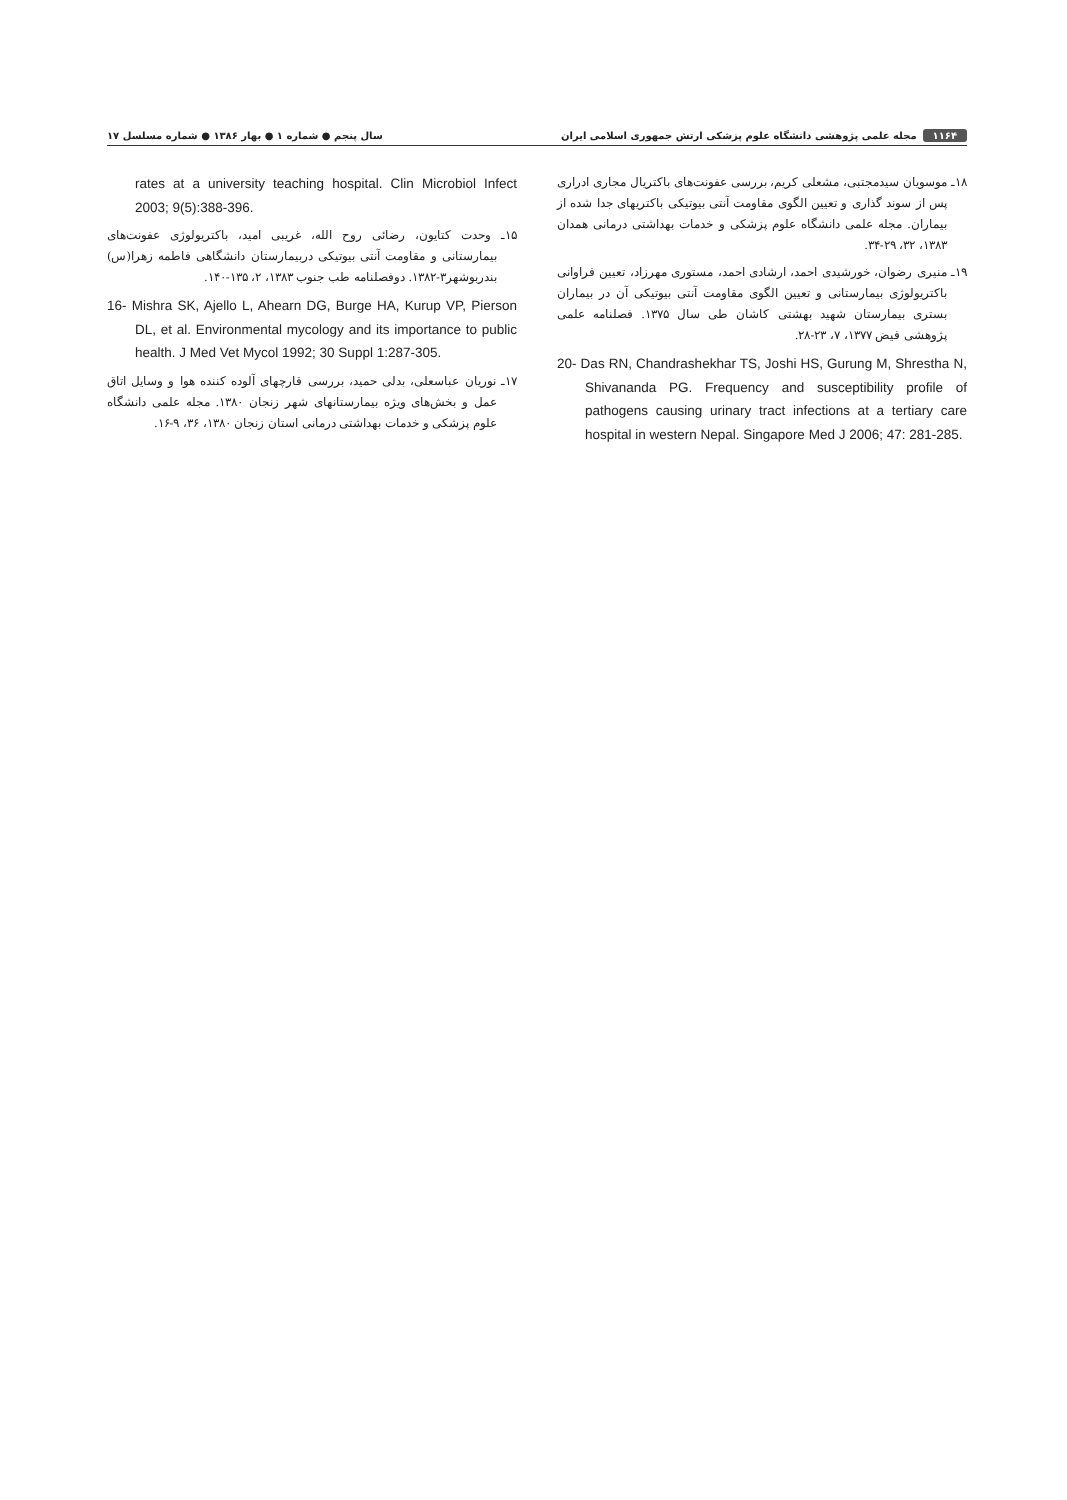۱۱۶۴ مجله علمی پژوهشی دانشگاه علوم پزشکی ارتش جمهوری اسلامی ایران سال پنجم ● شماره ۱ ● بهار ۱۳۸۶ ● شماره مسلسل ۱۷
۱۸ـ موسویان سیدمجتبی، مشعلی کریم، بررسی عفونت‌های باکتریال مجاری ادراری پس از سوند گذاری و تعیین الگوی مقاومت آنتی بیوتیکی باکتریهای جدا شده از بیماران. مجله علمی دانشگاه علوم پزشکی و خدمات بهداشتی درمانی همدان ۱۳۸۳، ۳۲، ۲۹-۳۴.
۱۹ـ منیری رضوان، خورشیدی احمد، ارشادی احمد، مستوری مهرزاد، تعیین فراوانی باکتریولوژی بیمارستانی و تعیین الگوی مقاومت آنتی بیوتیکی آن در بیماران بستری بیمارستان شهید بهشتی کاشان طی سال ۱۳۷۵. فصلنامه علمی پژوهشی فیض ۱۳۷۷، ۷، ۲۳-۲۸.
20- Das RN, Chandrashekhar TS, Joshi HS, Gurung M, Shrestha N, Shivananda PG. Frequency and susceptibility profile of pathogens causing urinary tract infections at a tertiary care hospital in western Nepal. Singapore Med J 2006; 47: 281-285.
rates at a university teaching hospital. Clin Microbiol Infect 2003; 9(5):388-396.
۱۵ـ وحدت کتایون، رضائی روح الله، غریبی امید، باکتریولوژی عفونت‌های بیمارستانی و مقاومت آنتی بیوتیکی دربیمارستان دانشگاهی فاطمه زهرا(س) بندربوشهر۳-۱۳۸۲. دوفصلنامه طب جنوب ۱۳۸۳، ۲، ۱۳۵-۱۴۰.
16- Mishra SK, Ajello L, Ahearn DG, Burge HA, Kurup VP, Pierson DL, et al. Environmental mycology and its importance to public health. J Med Vet Mycol 1992; 30 Suppl 1:287-305.
۱۷ـ نوریان عباسعلی، بدلی حمید، بررسی قارچهای آلوده کننده هوا و وسایل اتاق عمل و بخش‌های ویژه بیمارستانهای شهر زنجان ۱۳۸۰. مجله علمی دانشگاه علوم پزشکی و خدمات بهداشتی درمانی استان زنجان ۱۳۸۰، ۳۶، ۹-۱۶.